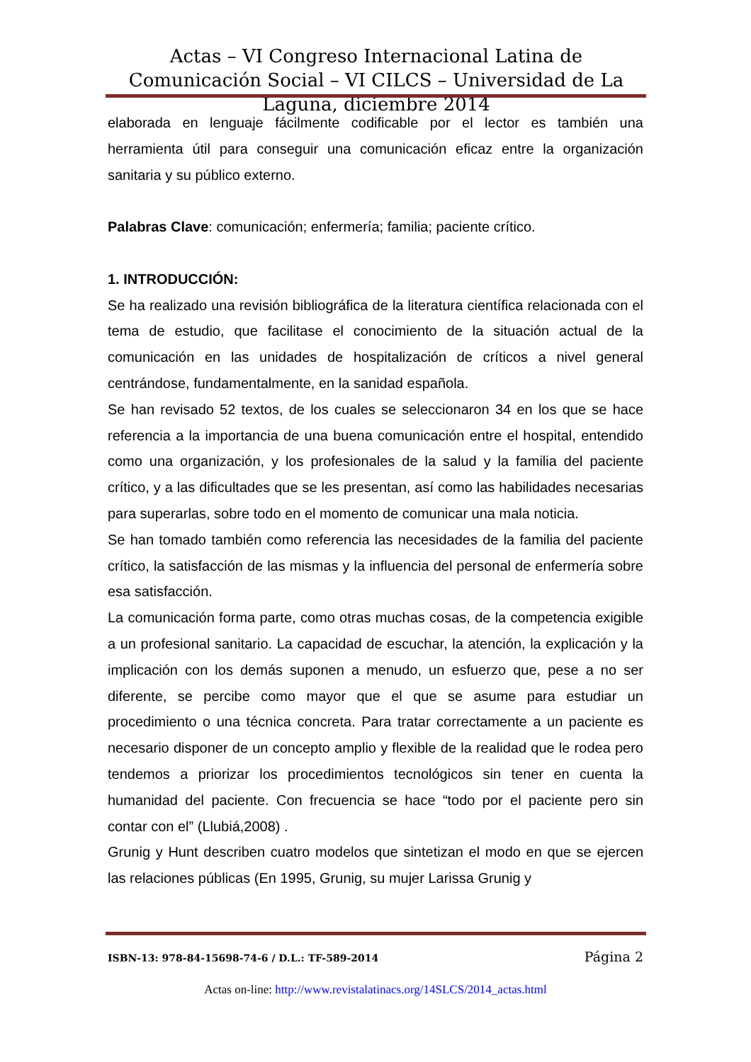Actas – VI Congreso Internacional Latina de Comunicación Social – VI CILCS – Universidad de La Laguna, diciembre 2014
elaborada en lenguaje fácilmente codificable por el lector es también una herramienta útil para conseguir una comunicación eficaz entre la organización sanitaria y su público externo.
Palabras Clave: comunicación; enfermería; familia; paciente crítico.
1. INTRODUCCIÓN:
Se ha realizado una revisión bibliográfica de la literatura científica relacionada con el tema de estudio, que facilitase el conocimiento de la situación actual de la comunicación en las unidades de hospitalización de críticos a nivel general centrándose, fundamentalmente, en la sanidad española.
Se han revisado 52 textos, de los cuales se seleccionaron 34 en los que se hace referencia a la importancia de una buena comunicación entre el hospital, entendido como una organización, y los profesionales de la salud y la familia del paciente crítico, y a las dificultades que se les presentan, así como las habilidades necesarias para superarlas, sobre todo en el momento de comunicar una mala noticia.
Se han tomado también como referencia las necesidades de la familia del paciente crítico, la satisfacción de las mismas y la influencia del personal de enfermería sobre esa satisfacción.
La comunicación forma parte, como otras muchas cosas, de la competencia exigible a un profesional sanitario. La capacidad de escuchar, la atención, la explicación y la implicación con los demás suponen a menudo, un esfuerzo que, pese a no ser diferente, se percibe como mayor que el que se asume para estudiar un procedimiento o una técnica concreta. Para tratar correctamente a un paciente es necesario disponer de un concepto amplio y flexible de la realidad que le rodea pero tendemos a priorizar los procedimientos tecnológicos sin tener en cuenta la humanidad del paciente. Con frecuencia se hace “todo por el paciente pero sin contar con el” (Llubiá,2008) .
Grunig y Hunt describen cuatro modelos que sintetizan el modo en que se ejercen las relaciones públicas (En 1995, Grunig, su mujer Larissa Grunig y
ISBN-13: 978-84-15698-74-6 / D.L.: TF-589-2014 Página 2
Actas on-line: http://www.revistalatinacs.org/14SLCS/2014_actas.html